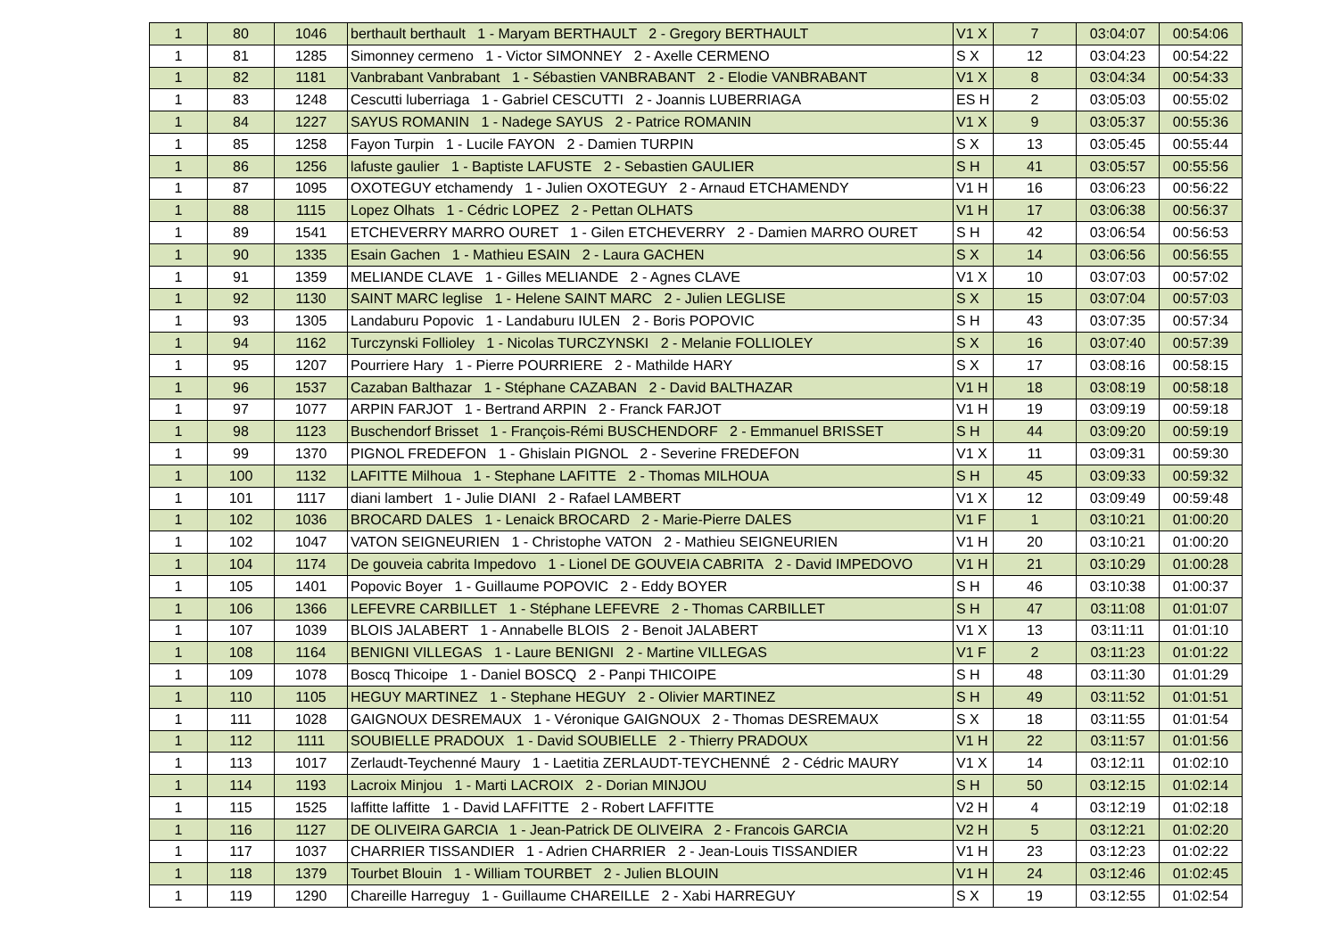| 1 | 80 | 1046 | berthault berthault 1 - Maryam BERTHAULT 2 - Gregory BERTHAULT | V1 X | 7 | 03:04:07 | 00:54:06 |
| 1 | 81 | 1285 | Simonney cermeno 1 - Victor SIMONNEY 2 - Axelle CERMENO | S X | 12 | 03:04:23 | 00:54:22 |
| 1 | 82 | 1181 | Vanbrabant Vanbrabant 1 - Sébastien VANBRABANT 2 - Elodie VANBRABANT | V1 X | 8 | 03:04:34 | 00:54:33 |
| 1 | 83 | 1248 | Cescutti luberriaga 1 - Gabriel CESCUTTI 2 - Joannis LUBERRIAGA | ES H | 2 | 03:05:03 | 00:55:02 |
| 1 | 84 | 1227 | SAYUS ROMANIN 1 - Nadege SAYUS 2 - Patrice ROMANIN | V1 X | 9 | 03:05:37 | 00:55:36 |
| 1 | 85 | 1258 | Fayon Turpin 1 - Lucile FAYON 2 - Damien TURPIN | S X | 13 | 03:05:45 | 00:55:44 |
| 1 | 86 | 1256 | lafuste gaulier 1 - Baptiste LAFUSTE 2 - Sebastien GAULIER | S H | 41 | 03:05:57 | 00:55:56 |
| 1 | 87 | 1095 | OXOTEGUY etchamendy 1 - Julien OXOTEGUY 2 - Arnaud ETCHAMENDY | V1 H | 16 | 03:06:23 | 00:56:22 |
| 1 | 88 | 1115 | Lopez Olhats 1 - Cédric LOPEZ 2 - Pettan OLHATS | V1 H | 17 | 03:06:38 | 00:56:37 |
| 1 | 89 | 1541 | ETCHEVERRY MARRO OURET 1 - Gilen ETCHEVERRY 2 - Damien MARRO OURET | S H | 42 | 03:06:54 | 00:56:53 |
| 1 | 90 | 1335 | Esain Gachen 1 - Mathieu ESAIN 2 - Laura GACHEN | S X | 14 | 03:06:56 | 00:56:55 |
| 1 | 91 | 1359 | MELIANDE CLAVE 1 - Gilles MELIANDE 2 - Agnes CLAVE | V1 X | 10 | 03:07:03 | 00:57:02 |
| 1 | 92 | 1130 | SAINT MARC leglise 1 - Helene SAINT MARC 2 - Julien LEGLISE | S X | 15 | 03:07:04 | 00:57:03 |
| 1 | 93 | 1305 | Landaburu Popovic 1 - Landaburu IULEN 2 - Boris POPOVIC | S H | 43 | 03:07:35 | 00:57:34 |
| 1 | 94 | 1162 | Turczynski Follioley 1 - Nicolas TURCZYNSKI 2 - Melanie FOLLIOLEY | S X | 16 | 03:07:40 | 00:57:39 |
| 1 | 95 | 1207 | Pourriere Hary 1 - Pierre POURRIERE 2 - Mathilde HARY | S X | 17 | 03:08:16 | 00:58:15 |
| 1 | 96 | 1537 | Cazaban Balthazar 1 - Stéphane CAZABAN 2 - David BALTHAZAR | V1 H | 18 | 03:08:19 | 00:58:18 |
| 1 | 97 | 1077 | ARPIN FARJOT 1 - Bertrand ARPIN 2 - Franck FARJOT | V1 H | 19 | 03:09:19 | 00:59:18 |
| 1 | 98 | 1123 | Buschendorf Brisset 1 - François-Rémi BUSCHENDORF 2 - Emmanuel BRISSET | S H | 44 | 03:09:20 | 00:59:19 |
| 1 | 99 | 1370 | PIGNOL FREDEFON 1 - Ghislain PIGNOL 2 - Severine FREDEFON | V1 X | 11 | 03:09:31 | 00:59:30 |
| 1 | 100 | 1132 | LAFITTE Milhoua 1 - Stephane LAFITTE 2 - Thomas MILHOUA | S H | 45 | 03:09:33 | 00:59:32 |
| 1 | 101 | 1117 | diani lambert 1 - Julie DIANI 2 - Rafael LAMBERT | V1 X | 12 | 03:09:49 | 00:59:48 |
| 1 | 102 | 1036 | BROCARD DALES 1 - Lenaick BROCARD 2 - Marie-Pierre DALES | V1 F | 1 | 03:10:21 | 01:00:20 |
| 1 | 102 | 1047 | VATON SEIGNEURIEN 1 - Christophe VATON 2 - Mathieu SEIGNEURIEN | V1 H | 20 | 03:10:21 | 01:00:20 |
| 1 | 104 | 1174 | De gouveia cabrita Impedovo 1 - Lionel DE GOUVEIA CABRITA 2 - David IMPEDOVO | V1 H | 21 | 03:10:29 | 01:00:28 |
| 1 | 105 | 1401 | Popovic Boyer 1 - Guillaume POPOVIC 2 - Eddy BOYER | S H | 46 | 03:10:38 | 01:00:37 |
| 1 | 106 | 1366 | LEFEVRE CARBILLET 1 - Stéphane LEFEVRE 2 - Thomas CARBILLET | S H | 47 | 03:11:08 | 01:01:07 |
| 1 | 107 | 1039 | BLOIS JALABERT 1 - Annabelle BLOIS 2 - Benoit JALABERT | V1 X | 13 | 03:11:11 | 01:01:10 |
| 1 | 108 | 1164 | BENIGNI VILLEGAS 1 - Laure BENIGNI 2 - Martine VILLEGAS | V1 F | 2 | 03:11:23 | 01:01:22 |
| 1 | 109 | 1078 | Boscq Thicoipe 1 - Daniel BOSCQ 2 - Panpi THICOIPE | S H | 48 | 03:11:30 | 01:01:29 |
| 1 | 110 | 1105 | HEGUY MARTINEZ 1 - Stephane HEGUY 2 - Olivier MARTINEZ | S H | 49 | 03:11:52 | 01:01:51 |
| 1 | 111 | 1028 | GAIGNOUX DESREMAUX 1 - Véronique GAIGNOUX 2 - Thomas DESREMAUX | S X | 18 | 03:11:55 | 01:01:54 |
| 1 | 112 | 1111 | SOUBIELLE PRADOUX 1 - David SOUBIELLE 2 - Thierry PRADOUX | V1 H | 22 | 03:11:57 | 01:01:56 |
| 1 | 113 | 1017 | Zerlaudt-Teychenné Maury 1 - Laetitia ZERLAUDT-TEYCHENNÉ 2 - Cédric MAURY | V1 X | 14 | 03:12:11 | 01:02:10 |
| 1 | 114 | 1193 | Lacroix Minjou 1 - Marti LACROIX 2 - Dorian MINJOU | S H | 50 | 03:12:15 | 01:02:14 |
| 1 | 115 | 1525 | laffitte laffitte 1 - David LAFFITTE 2 - Robert LAFFITTE | V2 H | 4 | 03:12:19 | 01:02:18 |
| 1 | 116 | 1127 | DE OLIVEIRA GARCIA 1 - Jean-Patrick DE OLIVEIRA 2 - Francois GARCIA | V2 H | 5 | 03:12:21 | 01:02:20 |
| 1 | 117 | 1037 | CHARRIER TISSANDIER 1 - Adrien CHARRIER 2 - Jean-Louis TISSANDIER | V1 H | 23 | 03:12:23 | 01:02:22 |
| 1 | 118 | 1379 | Tourbet Blouin 1 - William TOURBET 2 - Julien BLOUIN | V1 H | 24 | 03:12:46 | 01:02:45 |
| 1 | 119 | 1290 | Chareille Harreguy 1 - Guillaume CHAREILLE 2 - Xabi HARREGUY | S X | 19 | 03:12:55 | 01:02:54 |